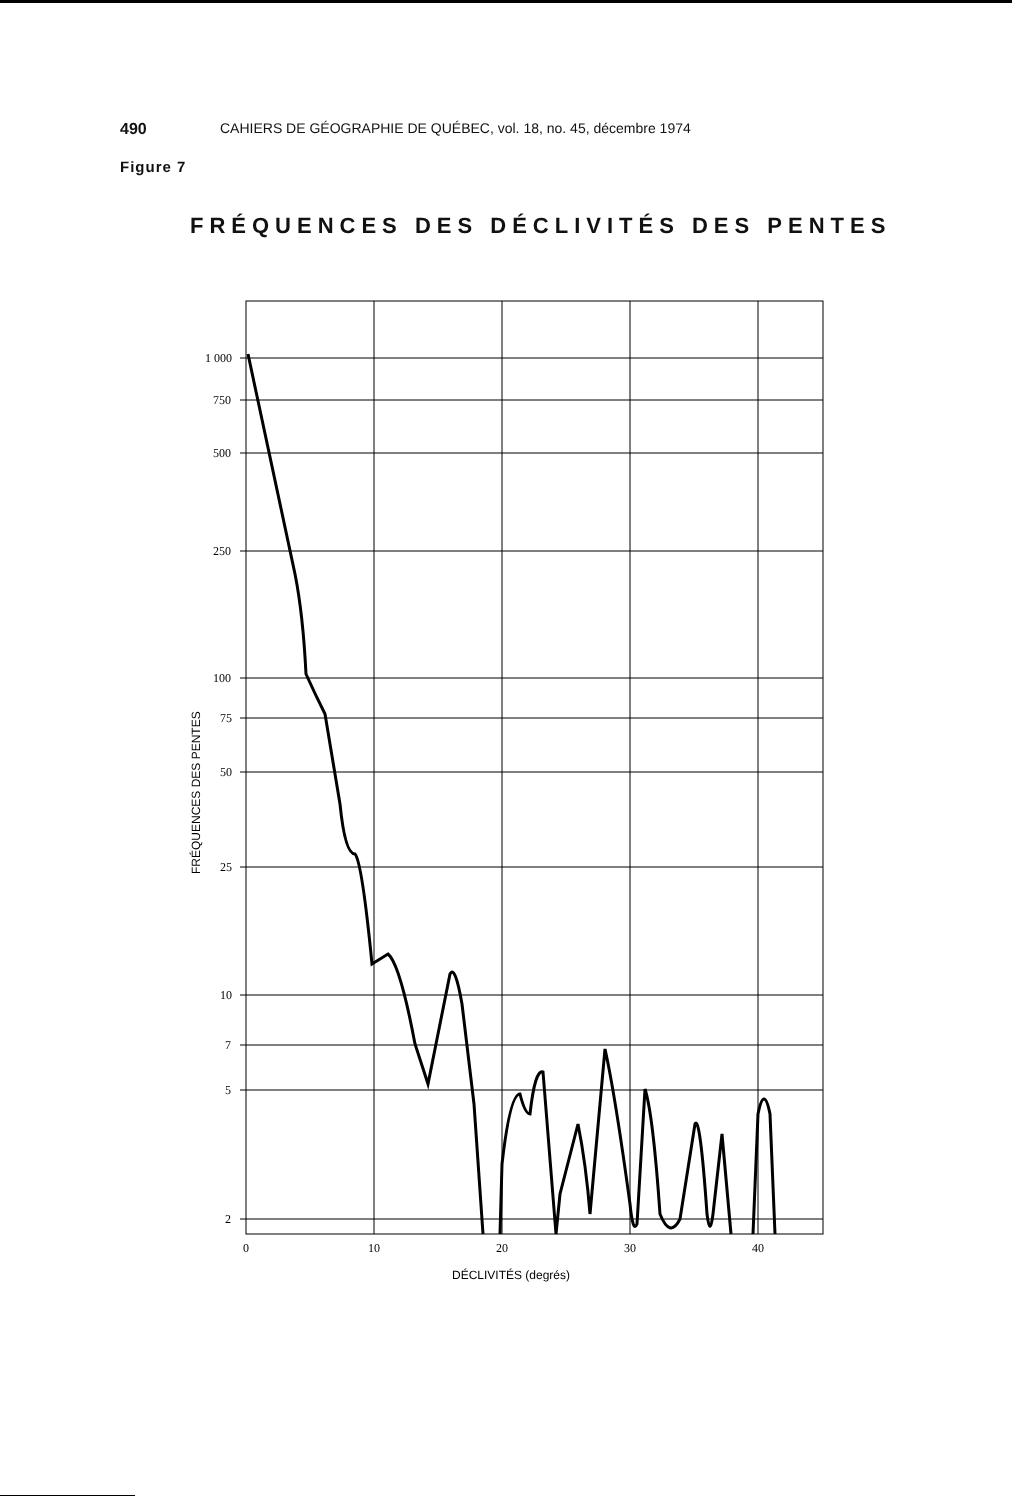490 CAHIERS DE GÉOGRAPHIE DE QUÉBEC, vol. 18, no. 45, décembre 1974
Figure 7
FRÉQUENCES DES DÉCLIVITÉS DES PENTES
1 000
750
500
250
100
75
50
25
10
7
5
2
.
0
10
20
30
40
DÉCLIVITÉS (degrés)
FRÉQUENCES DES PENTES